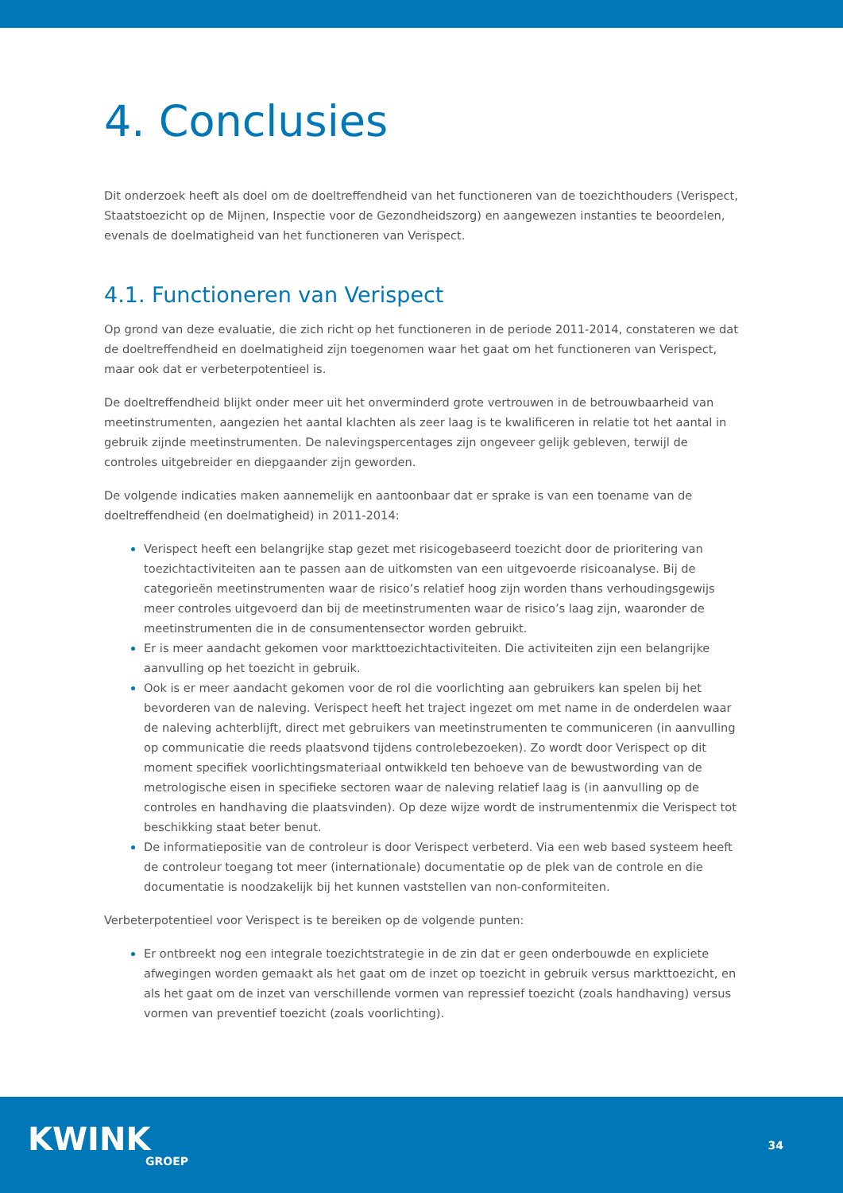4. Conclusies
Dit onderzoek heeft als doel om de doeltreffendheid van het functioneren van de toezichthouders (Verispect, Staatstoezicht op de Mijnen, Inspectie voor de Gezondheidszorg) en aangewezen instanties te beoordelen, evenals de doelmatigheid van het functioneren van Verispect.
4.1. Functioneren van Verispect
Op grond van deze evaluatie, die zich richt op het functioneren in de periode 2011-2014, constateren we dat de doeltreffendheid en doelmatigheid zijn toegenomen waar het gaat om het functioneren van Verispect, maar ook dat er verbeterpotentieel is.
De doeltreffendheid blijkt onder meer uit het onverminderd grote vertrouwen in de betrouwbaarheid van meetinstrumenten, aangezien het aantal klachten als zeer laag is te kwalificeren in relatie tot het aantal in gebruik zijnde meetinstrumenten. De nalevingspercentages zijn ongeveer gelijk gebleven, terwijl de controles uitgebreider en diepgaander zijn geworden.
De volgende indicaties maken aannemelijk en aantoonbaar dat er sprake is van een toename van de doeltreffendheid (en doelmatigheid) in 2011-2014:
Verispect heeft een belangrijke stap gezet met risicogebaseerd toezicht door de prioritering van toezichtactiviteiten aan te passen aan de uitkomsten van een uitgevoerde risicoanalyse. Bij de categorieën meetinstrumenten waar de risico’s relatief hoog zijn worden thans verhoudingsgewijs meer controles uitgevoerd dan bij de meetinstrumenten waar de risico’s laag zijn, waaronder de meetinstrumenten die in de consumentensector worden gebruikt.
Er is meer aandacht gekomen voor markttoezichtactiviteiten. Die activiteiten zijn een belangrijke aanvulling op het toezicht in gebruik.
Ook is er meer aandacht gekomen voor de rol die voorlichting aan gebruikers kan spelen bij het bevorderen van de naleving. Verispect heeft het traject ingezet om met name in de onderdelen waar de naleving achterblijft, direct met gebruikers van meetinstrumenten te communiceren (in aanvulling op communicatie die reeds plaatsvond tijdens controlebezoeken). Zo wordt door Verispect op dit moment specifiek voorlichtingsmateriaal ontwikkeld ten behoeve van de bewustwording van de metrologische eisen in specifieke sectoren waar de naleving relatief laag is (in aanvulling op de controles en handhaving die plaatsvinden). Op deze wijze wordt de instrumentenmix die Verispect tot beschikking staat beter benut.
De informatiepositie van de controleur is door Verispect verbeterd. Via een web based systeem heeft de controleur toegang tot meer (internationale) documentatie op de plek van de controle en die documentatie is noodzakelijk bij het kunnen vaststellen van non-conformiteiten.
Verbeterpotentieel voor Verispect is te bereiken op de volgende punten:
Er ontbreekt nog een integrale toezichtstrategie in de zin dat er geen onderbouwde en expliciete afwegingen worden gemaakt als het gaat om de inzet op toezicht in gebruik versus markttoezicht, en als het gaat om de inzet van verschillende vormen van repressief toezicht (zoals handhaving) versus vormen van preventief toezicht (zoals voorlichting).
KWINK
GROEP
34